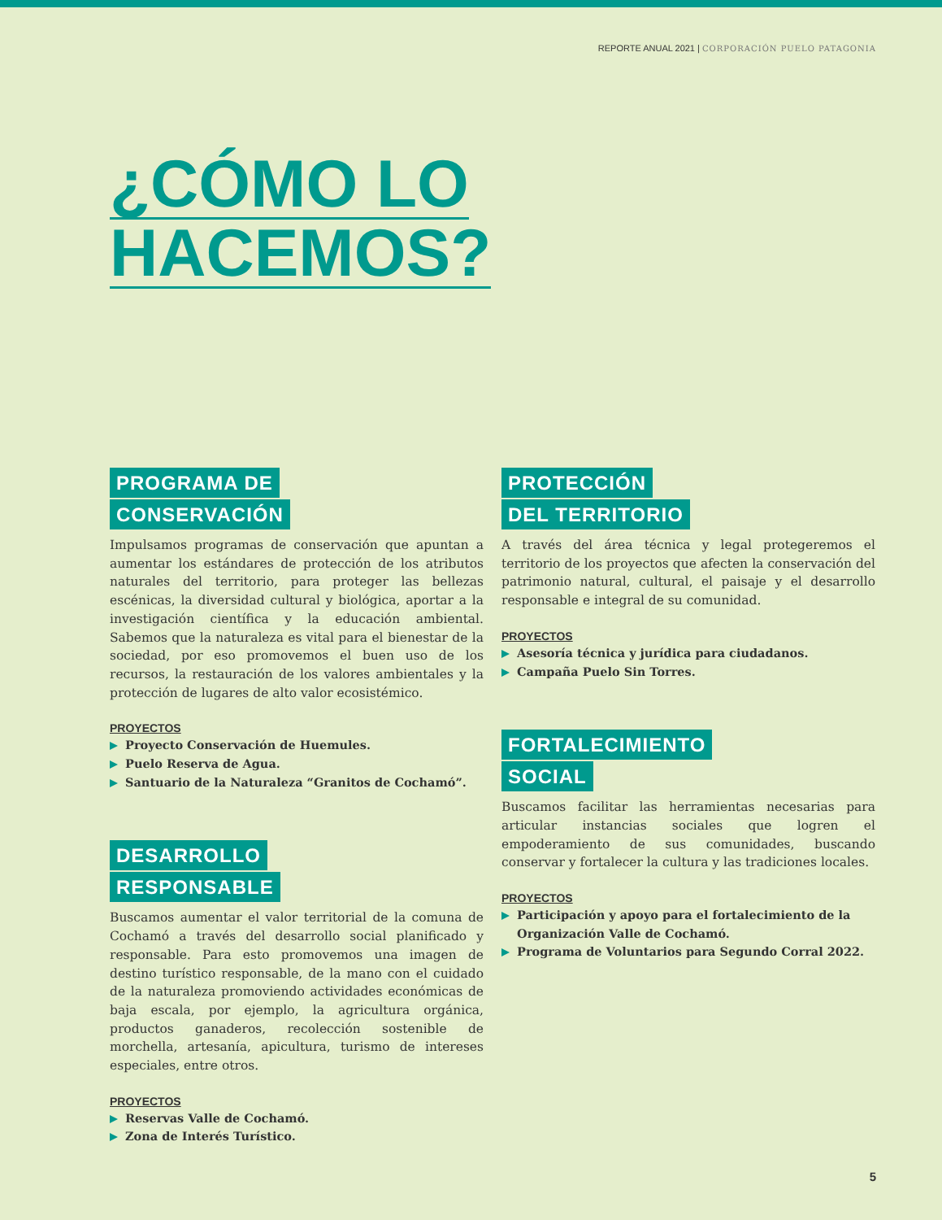REPORTE ANUAL 2021 | CORPORACIÓN PUELO PATAGONIA
¿CÓMO LO
HACEMOS?
PROGRAMA DE
CONSERVACIÓN
Impulsamos programas de conservación que apuntan a aumentar los estándares de protección de los atributos naturales del territorio, para proteger las bellezas escénicas, la diversidad cultural y biológica, aportar a la investigación científica y la educación ambiental. Sabemos que la naturaleza es vital para el bienestar de la sociedad, por eso promovemos el buen uso de los recursos, la restauración de los valores ambientales y la protección de lugares de alto valor ecosistémico.
PROYECTOS
Proyecto Conservación de Huemules.
Puelo Reserva de Agua.
Santuario de la Naturaleza “Granitos de Cochamó”.
DESARROLLO
RESPONSABLE
Buscamos aumentar el valor territorial de la comuna de Cochamó a través del desarrollo social planificado y responsable. Para esto promovemos una imagen de destino turístico responsable, de la mano con el cuidado de la naturaleza promoviendo actividades económicas de baja escala, por ejemplo, la agricultura orgánica, productos ganaderos, recolección sostenible de morchella, artesanía, apicultura, turismo de intereses especiales, entre otros.
PROYECTOS
Reservas Valle de Cochamó.
Zona de Interés Turístico.
PROTECCIÓN
DEL TERRITORIO
A través del área técnica y legal protegeremos el territorio de los proyectos que afecten la conservación del patrimonio natural, cultural, el paisaje y el desarrollo responsable e integral de su comunidad.
PROYECTOS
Asesoría técnica y jurídica para ciudadanos.
Campaña Puelo Sin Torres.
FORTALECIMIENTO
SOCIAL
Buscamos facilitar las herramientas necesarias para articular instancias sociales que logren el empoderamiento de sus comunidades, buscando conservar y fortalecer la cultura y las tradiciones locales.
PROYECTOS
Participación y apoyo para el fortalecimiento de la Organización Valle de Cochamó.
Programa de Voluntarios para Segundo Corral 2022.
5